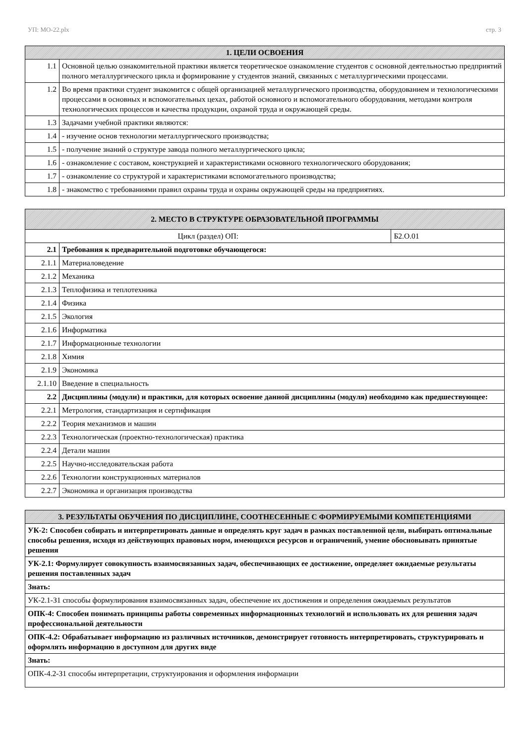УП: МО-22.plx стр. 3
| 1. ЦЕЛИ ОСВОЕНИЯ | |
| --- | --- |
| 1.1 | Основной целью ознакомительной практики является теоретическое ознакомление студентов с основной деятельностью предприятий полного металлургического цикла и формирование у студентов знаний, связанных с металлургическими процессами. |
| 1.2 | Во время практики студент знакомится с общей организацией металлургического производства, оборудованием и технологическими процессами в основных и вспомогательных цехах, работой основного и вспомогательного оборудования, методами контроля технологических процессов и качества продукции, охраной труда и окружающей среды. |
| 1.3 | Задачами учебной практики являются: |
| 1.4 | - изучение основ технологии металлургического производства; |
| 1.5 | - получение знаний о структуре завода полного металлургического цикла; |
| 1.6 | - ознакомление с составом, конструкцией и характеристиками основного технологического оборудования; |
| 1.7 | - ознакомление со структурой и характеристиками вспомогательного производства; |
| 1.8 | - знакомство с требованиями правил охраны труда и охраны окружающей среды на предприятиях. |
| 2. МЕСТО В СТРУКТУРЕ ОБРАЗОВАТЕЛЬНОЙ ПРОГРАММЫ | | |
| --- | --- | --- |
| Цикл (раздел) ОП: | | Б2.О.01 |
| 2.1 | Требования к предварительной подготовке обучающегося: | |
| 2.1.1 | Материаловедение | |
| 2.1.2 | Механика | |
| 2.1.3 | Теплофизика и теплотехника | |
| 2.1.4 | Физика | |
| 2.1.5 | Экология | |
| 2.1.6 | Информатика | |
| 2.1.7 | Информационные технологии | |
| 2.1.8 | Химия | |
| 2.1.9 | Экономика | |
| 2.1.10 | Введение в специальность | |
| 2.2 | Дисциплины (модули) и практики, для которых освоение данной дисциплины (модуля) необходимо как предшествующее: | |
| 2.2.1 | Метрология, стандартизация и сертификация | |
| 2.2.2 | Теория механизмов и машин | |
| 2.2.3 | Технологическая (проектно-технологическая) практика | |
| 2.2.4 | Детали машин | |
| 2.2.5 | Научно-исследовательская работа | |
| 2.2.6 | Технологии конструкционных материалов | |
| 2.2.7 | Экономика и организация производства | |
| 3. РЕЗУЛЬТАТЫ ОБУЧЕНИЯ ПО ДИСЦИПЛИНЕ, СООТНЕСЕННЫЕ С ФОРМИРУЕМЫМИ КОМПЕТЕНЦИЯМИ |
| --- |
| УК-2: Способен собирать и интерпретировать данные и определять круг задач в рамках поставленной цели, выбирать оптимальные способы решения, исходя из действующих правовых норм, имеющихся ресурсов и ограничений, умение обосновывать принятые решения |
| УК-2.1: Формулирует совокупность взаимосвязанных задач, обеспечивающих ее достижение, определяет ожидаемые результаты решения поставленных задач |
| Знать: |
| УК-2.1-З1 способы формулирования взаимосвязанных задач, обеспечение их достижения и определения ожидаемых результатов |
| ОПК-4: Способен понимать принципы работы современных информационных технологий и использовать их для решения задач профессиональной деятельности |
| ОПК-4.2: Обрабатывает информацию из различных источников, демонстрирует готовность интерпретировать, структурировать и оформлять информацию в доступном для других виде |
| Знать: |
| ОПК-4.2-З1 способы интерпретации, структуирования и оформления информации |